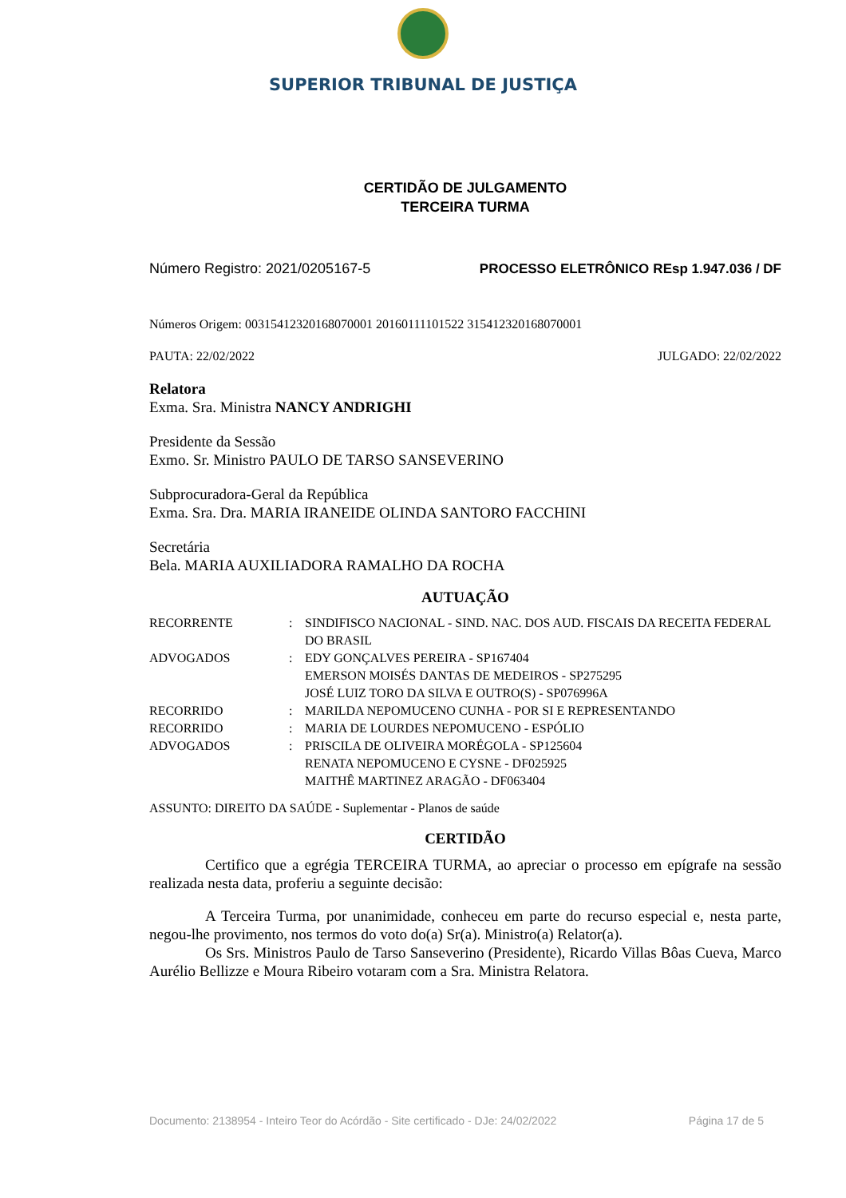SUPERIOR TRIBUNAL DE JUSTIÇA
CERTIDÃO DE JULGAMENTO
TERCEIRA TURMA
Número Registro: 2021/0205167-5 PROCESSO ELETRÔNICO REsp 1.947.036 / DF
Números Origem: 00315412320168070001 20160111101522 315412320168070001
PAUTA: 22/02/2022 JULGADO: 22/02/2022
Relatora
Exma. Sra. Ministra NANCY ANDRIGHI
Presidente da Sessão
Exmo. Sr. Ministro PAULO DE TARSO SANSEVERINO
Subprocuradora-Geral da República
Exma. Sra. Dra. MARIA IRANEIDE OLINDA SANTORO FACCHINI
Secretária
Bela. MARIA AUXILIADORA RAMALHO DA ROCHA
AUTUAÇÃO
| RECORRENTE | : | SINDIFISCO NACIONAL - SIND. NAC. DOS AUD. FISCAIS DA RECEITA FEDERAL DO BRASIL |
| ADVOGADOS | : | EDY GONÇALVES PEREIRA - SP167404 EMERSON MOISÉS DANTAS DE MEDEIROS - SP275295 JOSÉ LUIZ TORO DA SILVA E OUTRO(S) - SP076996A |
| RECORRIDO | : | MARILDA NEPOMUCENO CUNHA - POR SI E REPRESENTANDO |
| RECORRIDO | : | MARIA DE LOURDES NEPOMUCENO - ESPÓLIO |
| ADVOGADOS | : | PRISCILA DE OLIVEIRA MORÉGOLA - SP125604 RENATA NEPOMUCENO E CYSNE - DF025925 MAITHÊ MARTINEZ ARAGÃO - DF063404 |
ASSUNTO: DIREITO DA SAÚDE - Suplementar - Planos de saúde
CERTIDÃO
Certifico que a egrégia TERCEIRA TURMA, ao apreciar o processo em epígrafe na sessão realizada nesta data, proferiu a seguinte decisão:
A Terceira Turma, por unanimidade, conheceu em parte do recurso especial e, nesta parte, negou-lhe provimento, nos termos do voto do(a) Sr(a). Ministro(a) Relator(a).
Os Srs. Ministros Paulo de Tarso Sanseverino (Presidente), Ricardo Villas Bôas Cueva, Marco Aurélio Bellizze e Moura Ribeiro votaram com a Sra. Ministra Relatora.
Documento: 2138954 - Inteiro Teor do Acórdão - Site certificado - DJe: 24/02/2022 Página 17 de 5